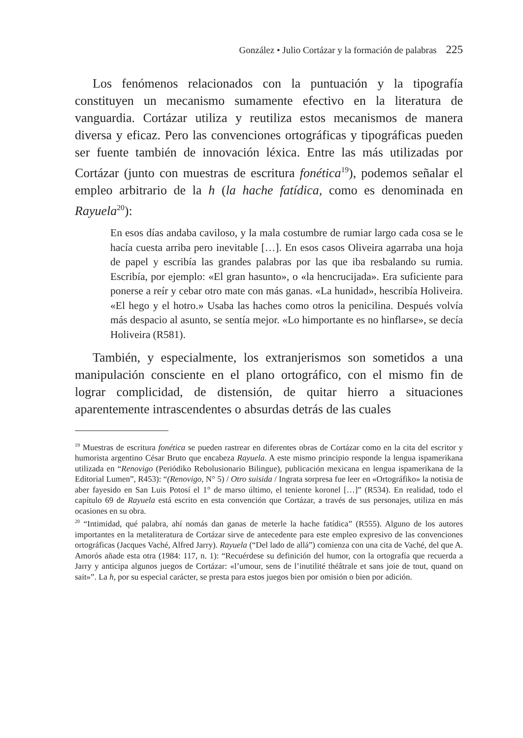González • Julio Cortázar y la formación de palabras 225
Los fenómenos relacionados con la puntuación y la tipografía constituyen un mecanismo sumamente efectivo en la literatura de vanguardia. Cortázar utiliza y reutiliza estos mecanismos de manera diversa y eficaz. Pero las convenciones ortográficas y tipográficas pueden ser fuente también de innovación léxica. Entre las más utilizadas por Cortázar (junto con muestras de escritura fonética<sup>19</sup>), podemos señalar el empleo arbitrario de la h (la hache fatídica, como es denominada en Rayuela<sup>20</sup>):
En esos días andaba caviloso, y la mala costumbre de rumiar largo cada cosa se le hacía cuesta arriba pero inevitable […]. En esos casos Oliveira agarraba una hoja de papel y escribía las grandes palabras por las que iba resbalando su rumia. Escribía, por ejemplo: «El gran hasunto», o «la hencrucijada». Era suficiente para ponerse a reír y cebar otro mate con más ganas. «La hunidad», hescribía Holiveira. «El hego y el hotro.» Usaba las haches como otros la penicilina. Después volvía más despacio al asunto, se sentía mejor. «Lo himportante es no hinflarse», se decía Holiveira (R581).
También, y especialmente, los extranjerismos son sometidos a una manipulación consciente en el plano ortográfico, con el mismo fin de lograr complicidad, de distensión, de quitar hierro a situaciones aparentemente intrascendentes o absurdas detrás de las cuales
<sup>19</sup> Muestras de escritura fonética se pueden rastrear en diferentes obras de Cortázar como en la cita del escritor y humorista argentino César Bruto que encabeza Rayuela. A este mismo principio responde la lengua ispamerikana utilizada en “Renovigo (Periódiko Rebolusionario Bilingue), publicación mexicana en lengua ispamerikana de la Editorial Lumen”, R453): “(Renovigo, N° 5) / Otro suisida / Ingrata sorpresa fue leer en «Ortográfiko» la notisia de aber fayesido en San Luis Potosí el 1° de marso último, el teniente koronel […]” (R534). En realidad, todo el capítulo 69 de Rayuela está escrito en esta convención que Cortázar, a través de sus personajes, utiliza en más ocasiones en su obra.
<sup>20</sup> “Intimidad, qué palabra, ahí nomás dan ganas de meterle la hache fatídica” (R555). Alguno de los autores importantes en la metaliteratura de Cortázar sirve de antecedente para este empleo expresivo de las convenciones ortográficas (Jacques Vaché, Alfred Jarry). Rayuela (“Del lado de allá”) comienza con una cita de Vaché, del que A. Amorós añade esta otra (1984: 117, n. 1): “Recuérdese su definición del humor, con la ortografía que recuerda a Jarry y anticipa algunos juegos de Cortázar: «l’umour, sens de l’inutilité théâtrale et sans joie de tout, quand on sait»”. La h, por su especial carácter, se presta para estos juegos bien por omisión o bien por adición.